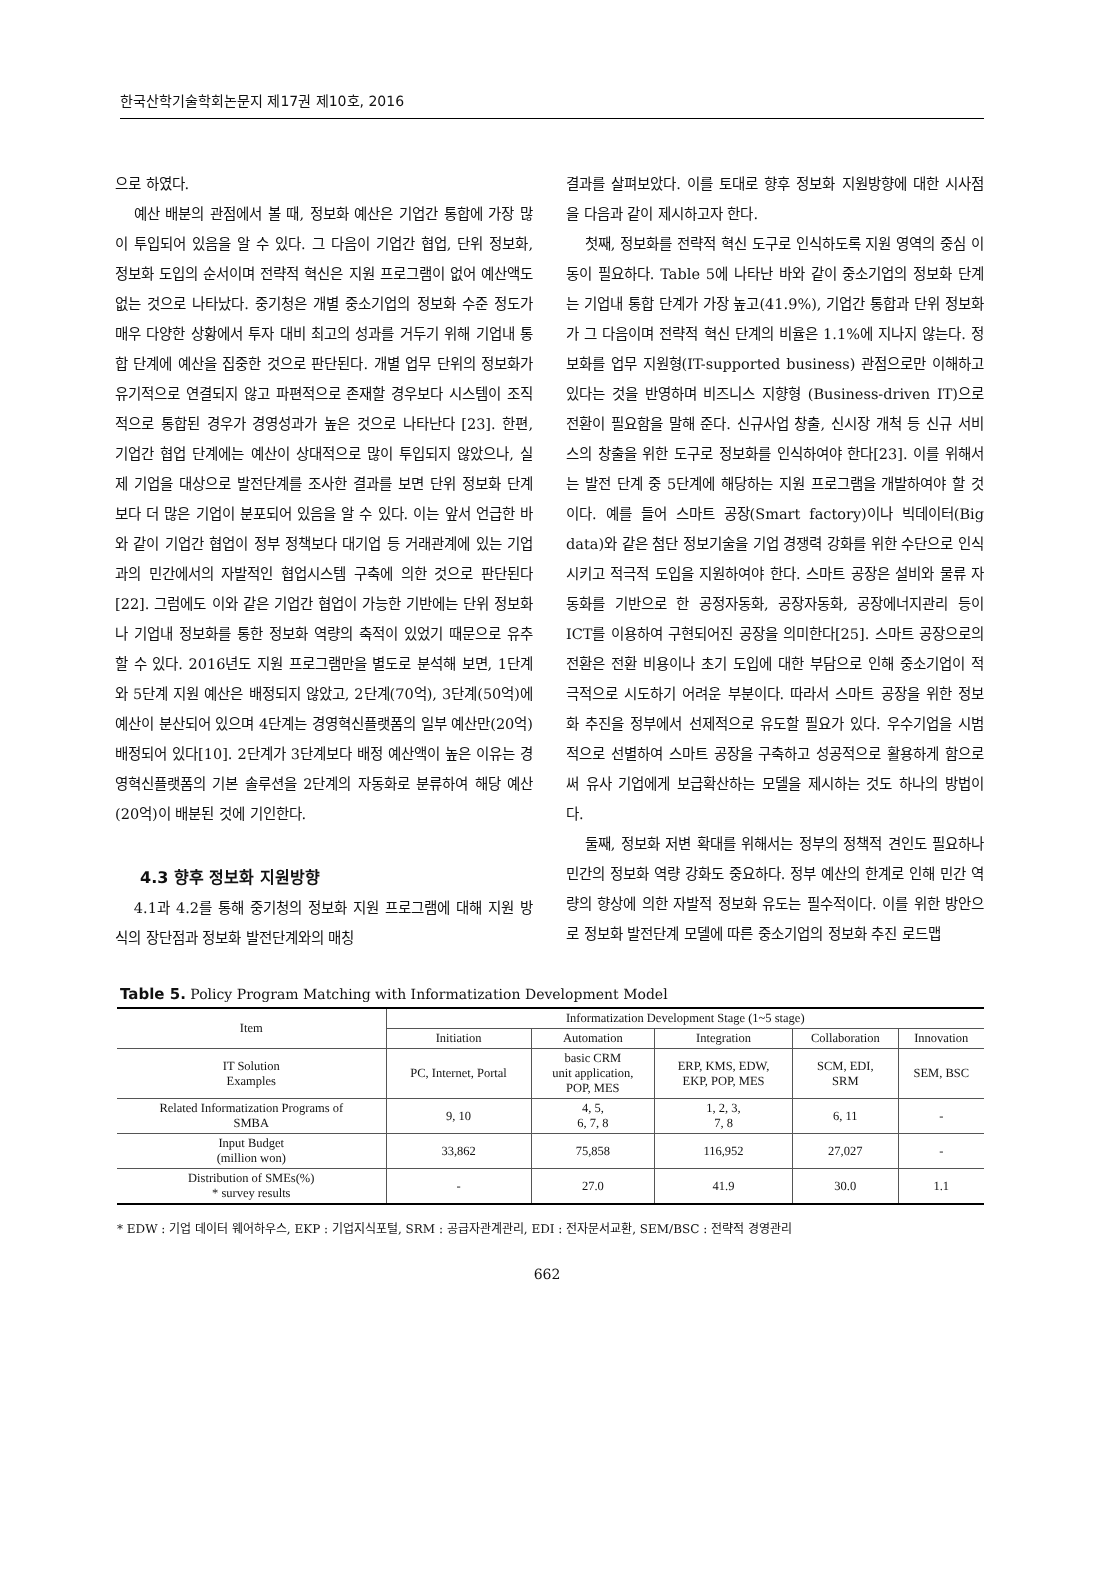한국산학기술학회논문지 제17권 제10호, 2016
으로 하였다.
예산 배분의 관점에서 볼 때, 정보화 예산은 기업간 통합에 가장 많이 투입되어 있음을 알 수 있다. 그 다음이 기업간 협업, 단위 정보화, 정보화 도입의 순서이며 전략적 혁신은 지원 프로그램이 없어 예산액도 없는 것으로 나타났다. 중기청은 개별 중소기업의 정보화 수준 정도가 매우 다양한 상황에서 투자 대비 최고의 성과를 거두기 위해 기업내 통합 단계에 예산을 집중한 것으로 판단된다. 개별 업무 단위의 정보화가 유기적으로 연결되지 않고 파편적으로 존재할 경우보다 시스템이 조직적으로 통합된 경우가 경영성과가 높은 것으로 나타난다 [23]. 한편, 기업간 협업 단계에는 예산이 상대적으로 많이 투입되지 않았으나, 실제 기업을 대상으로 발전단계를 조사한 결과를 보면 단위 정보화 단계보다 더 많은 기업이 분포되어 있음을 알 수 있다. 이는 앞서 언급한 바와 같이 기업간 협업이 정부 정책보다 대기업 등 거래관계에 있는 기업과의 민간에서의 자발적인 협업시스템 구축에 의한 것으로 판단된다[22]. 그럼에도 이와 같은 기업간 협업이 가능한 기반에는 단위 정보화나 기업내 정보화를 통한 정보화 역량의 축적이 있었기 때문으로 유추할 수 있다. 2016년도 지원 프로그램만을 별도로 분석해 보면, 1단계와 5단계 지원 예산은 배정되지 않았고, 2단계(70억), 3단계(50억)에 예산이 분산되어 있으며 4단계는 경영혁신플랫폼의 일부 예산만(20억) 배정되어 있다[10]. 2단계가 3단계보다 배정 예산액이 높은 이유는 경영혁신플랫폼의 기본 솔루션을 2단계의 자동화로 분류하여 해당 예산(20억)이 배분된 것에 기인한다.
4.3 향후 정보화 지원방향
4.1과 4.2를 통해 중기청의 정보화 지원 프로그램에 대해 지원 방식의 장단점과 정보화 발전단계와의 매칭
결과를 살펴보았다. 이를 토대로 향후 정보화 지원방향에 대한 시사점을 다음과 같이 제시하고자 한다.
첫째, 정보화를 전략적 혁신 도구로 인식하도록 지원 영역의 중심 이동이 필요하다. Table 5에 나타난 바와 같이 중소기업의 정보화 단계는 기업내 통합 단계가 가장 높고(41.9%), 기업간 통합과 단위 정보화가 그 다음이며 전략적 혁신 단계의 비율은 1.1%에 지나지 않는다. 정보화를 업무 지원형(IT-supported business) 관점으로만 이해하고 있다는 것을 반영하며 비즈니스 지향형 (Business-driven IT)으로 전환이 필요함을 말해 준다. 신규사업 창출, 신시장 개척 등 신규 서비스의 창출을 위한 도구로 정보화를 인식하여야 한다[23]. 이를 위해서는 발전 단계 중 5단계에 해당하는 지원 프로그램을 개발하여야 할 것이다. 예를 들어 스마트 공장(Smart factory)이나 빅데이터(Big data)와 같은 첨단 정보기술을 기업 경쟁력 강화를 위한 수단으로 인식시키고 적극적 도입을 지원하여야 한다. 스마트 공장은 설비와 물류 자동화를 기반으로 한 공정자동화, 공장자동화, 공장에너지관리 등이 ICT를 이용하여 구현되어진 공장을 의미한다[25]. 스마트 공장으로의 전환은 전환 비용이나 초기 도입에 대한 부담으로 인해 중소기업이 적극적으로 시도하기 어려운 부분이다. 따라서 스마트 공장을 위한 정보화 추진을 정부에서 선제적으로 유도할 필요가 있다. 우수기업을 시범적으로 선별하여 스마트 공장을 구축하고 성공적으로 활용하게 함으로써 유사 기업에게 보급확산하는 모델을 제시하는 것도 하나의 방법이다.
둘째, 정보화 저변 확대를 위해서는 정부의 정책적 견인도 필요하나 민간의 정보화 역량 강화도 중요하다. 정부 예산의 한계로 인해 민간 역량의 향상에 의한 자발적 정보화 유도는 필수적이다. 이를 위한 방안으로 정보화 발전단계 모델에 따른 중소기업의 정보화 추진 로드맵
Table 5. Policy Program Matching with Informatization Development Model
| Item | Informatization Development Stage (1~5 stage) | | | | |
| --- | --- | --- | --- | --- | --- |
| | Initiation | Automation | Integration | Collaboration | Innovation |
| IT Solution Examples | PC, Internet, Portal | basic CRM unit application, POP, MES | ERP, KMS, EDW, EKP, POP, MES | SCM, EDI, SRM | SEM, BSC |
| Related Informatization Programs of SMBA | 9, 10 | 4, 5, 6, 7, 8 | 1, 2, 3, 7, 8 | 6, 11 | - |
| Input Budget (million won) | 33,862 | 75,858 | 116,952 | 27,027 | - |
| Distribution of SMEs(%) * survey results | - | 27.0 | 41.9 | 30.0 | 1.1 |
* EDW : 기업 데이터 웨어하우스, EKP : 기업지식포털, SRM : 공급자관계관리, EDI : 전자문서교환, SEM/BSC : 전략적 경영관리
662